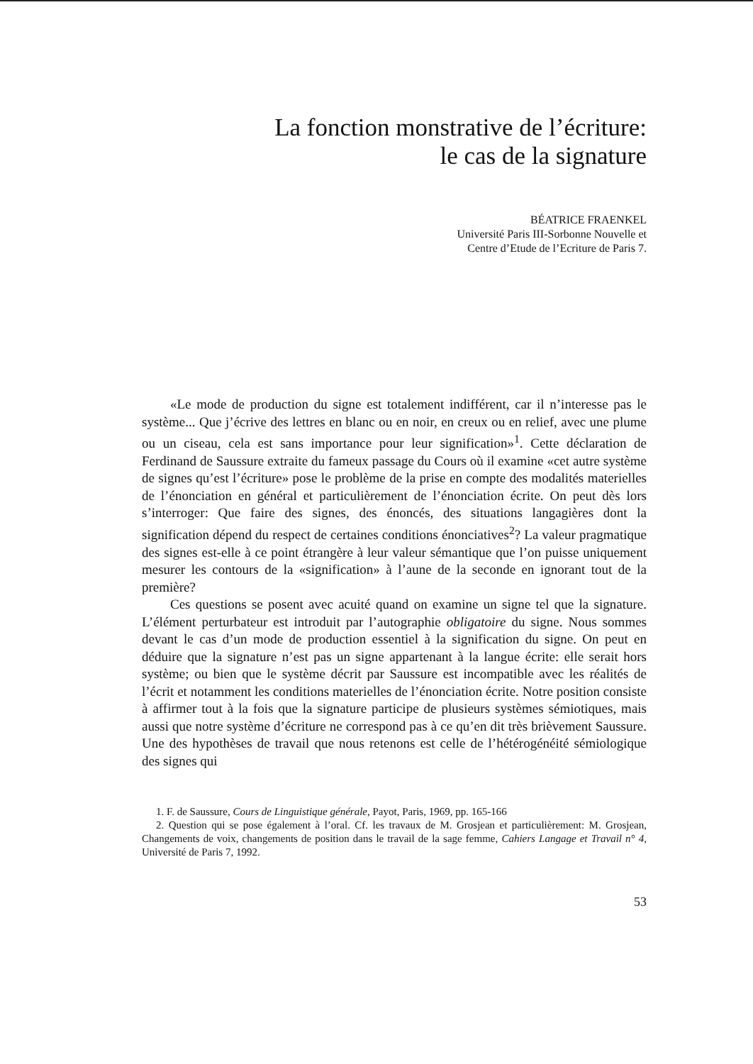La fonction monstrative de l’écriture:
le cas de la signature
BÉATRICE FRAENKEL
Université Paris III-Sorbonne Nouvelle et
Centre d’Etude de l’Ecriture de Paris 7.
«Le mode de production du signe est totalement indifférent, car il n’interesse pas le système... Que j’écrive des lettres en blanc ou en noir, en creux ou en relief, avec une plume ou un ciseau, cela est sans importance pour leur signification»<sup>1</sup>. Cette déclaration de Ferdinand de Saussure extraite du fameux passage du Cours où il examine «cet autre système de signes qu’est l’écriture» pose le problème de la prise en compte des modalités materielles de l’énonciation en général et particulièrement de l’énonciation écrite. On peut dès lors s’interroger: Que faire des signes, des énoncés, des situations langagières dont la signification dépend du respect de certaines conditions énonciatives<sup>2</sup>? La valeur pragmatique des signes est-elle à ce point étrangère à leur valeur sémantique que l’on puisse uniquement mesurer les contours de la «signification» à l’aune de la seconde en ignorant tout de la première?
Ces questions se posent avec acuité quand on examine un signe tel que la signature. L’élément perturbateur est introduit par l’autographie obligatoire du signe. Nous sommes devant le cas d’un mode de production essentiel à la signification du signe. On peut en déduire que la signature n’est pas un signe appartenant à la langue écrite: elle serait hors système; ou bien que le système décrit par Saussure est incompatible avec les réalités de l’écrit et notamment les conditions materielles de l’énonciation écrite. Notre position consiste à affirmer tout à la fois que la signature participe de plusieurs systèmes sémiotiques, mais aussi que notre système d’écriture ne correspond pas à ce qu’en dit très brièvement Saussure. Une des hypothèses de travail que nous retenons est celle de l’hétérogénéité sémiologique des signes qui
1. F. de Saussure, Cours de Linguistique générale, Payot, Paris, 1969, pp. 165-166
2. Question qui se pose également à l’oral. Cf. les travaux de M. Grosjean et particulièrement: M. Grosjean, Changements de voix, changements de position dans le travail de la sage femme, Cahiers Langage et Travail n° 4, Université de Paris 7, 1992.
53